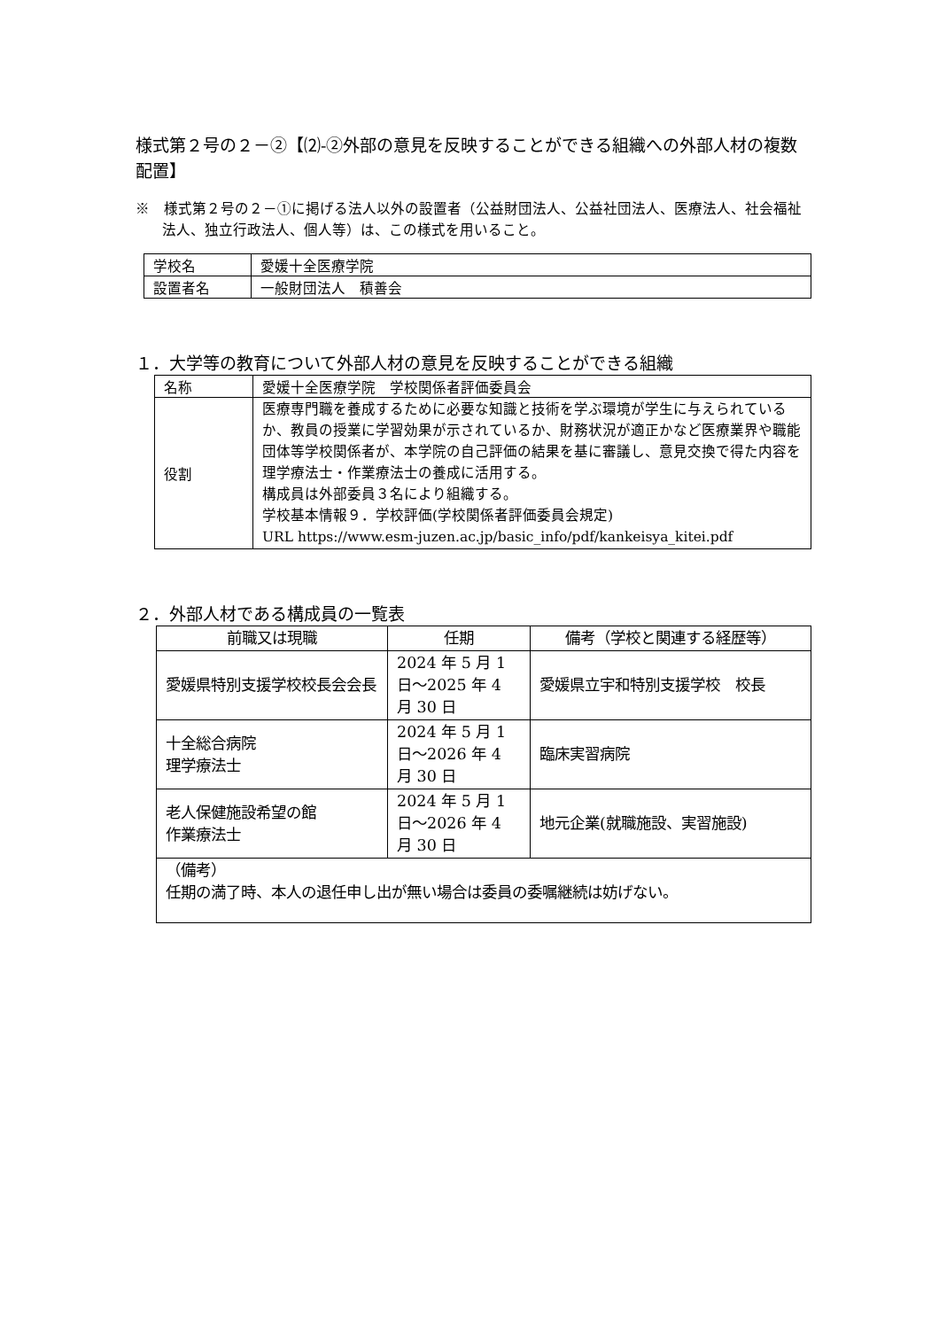様式第２号の２－②【⑵-②外部の意見を反映することができる組織への外部人材の複数配置】
※　様式第２号の２－①に掲げる法人以外の設置者（公益財団法人、公益社団法人、医療法人、社会福祉法人、独立行政法人、個人等）は、この様式を用いること。
| 学校名 | 愛媛十全医療学院 |
| 設置者名 | 一般財団法人 積善会 |
１．大学等の教育について外部人材の意見を反映することができる組織
| 名称 | 愛媛十全医療学院 学校関係者評価委員会 |
| 役割 | 医療専門職を養成するために必要な知識と技術を学ぶ環境が学生に与えられているか、教員の授業に学習効果が示されているか、財務状況が適正かなど医療業界や職能団体等学校関係者が、本学院の自己評価の結果を基に審議し、意見交換で得た内容を理学療法士・作業療法士の養成に活用する。 構成員は外部委員３名により組織する。 学校基本情報９．学校評価(学校関係者評価委員会規定) URL https://www.esm-juzen.ac.jp/basic_info/pdf/kankeisya_kitei.pdf |
２．外部人材である構成員の一覧表
| 前職又は現職 | 任期 | 備考（学校と関連する経歴等） |
| 愛媛県特別支援学校校長会会長 | 2024 年 5 月 1 日～2025 年 4 月 30 日 | 愛媛県立宇和特別支援学校 校長 |
| 十全総合病院 理学療法士 | 2024 年 5 月 1 日～2026 年 4 月 30 日 | 臨床実習病院 |
| 老人保健施設希望の館 作業療法士 | 2024 年 5 月 1 日～2026 年 4 月 30 日 | 地元企業(就職施設、実習施設) |
| （備考） 任期の満了時、本人の退任申し出が無い場合は委員の委嘱継続は妨げない。 | | |